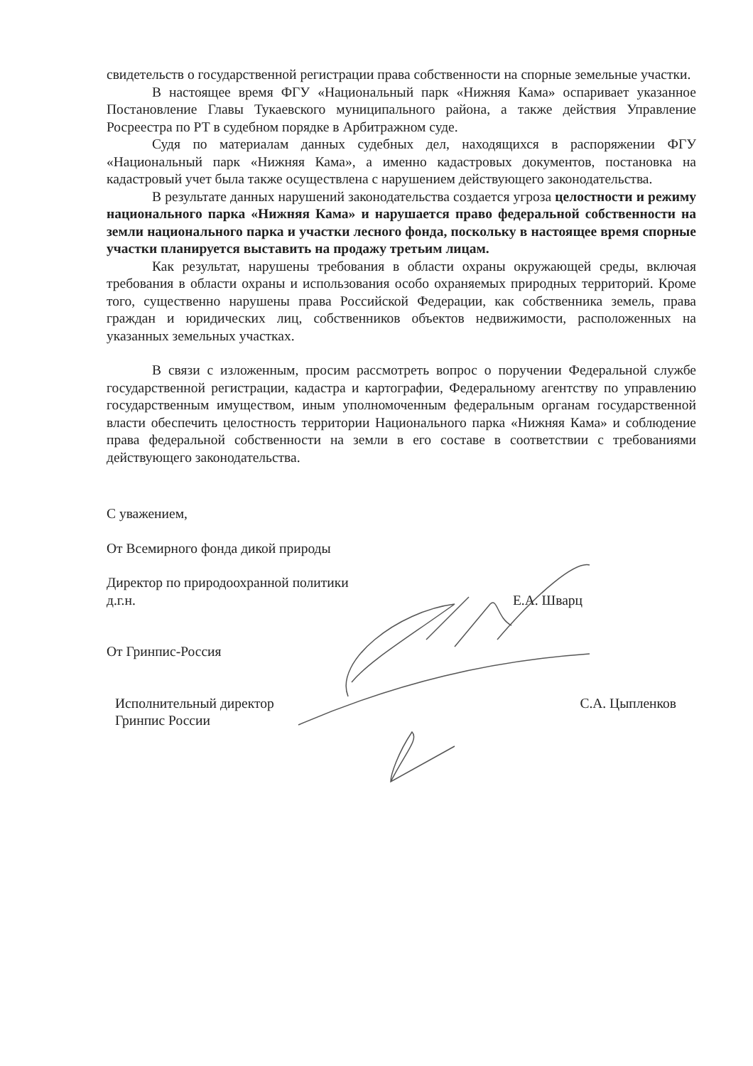свидетельств о государственной регистрации права собственности на спорные земельные участки.
В настоящее время ФГУ «Национальный парк «Нижняя Кама» оспаривает указанное Постановление Главы Тукаевского муниципального района, а также действия Управление Росреестра по РТ в судебном порядке в Арбитражном суде.
Судя по материалам данных судебных дел, находящихся в распоряжении ФГУ «Национальный парк «Нижняя Кама», а именно кадастровых документов, постановка на кадастровый учет была также осуществлена с нарушением действующего законодательства.
В результате данных нарушений законодательства создается угроза целостности и режиму национального парка «Нижняя Кама» и нарушается право федеральной собственности на земли национального парка и участки лесного фонда, поскольку в настоящее время спорные участки планируется выставить на продажу третьим лицам.
Как результат, нарушены требования в области охраны окружающей среды, включая требования в области охраны и использования особо охраняемых природных территорий. Кроме того, существенно нарушены права Российской Федерации, как собственника земель, права граждан и юридических лиц, собственников объектов недвижимости, расположенных на указанных земельных участках.
В связи с изложенным, просим рассмотреть вопрос о поручении Федеральной службе государственной регистрации, кадастра и картографии, Федеральному агентству по управлению государственным имуществом, иным уполномоченным федеральным органам государственной власти обеспечить целостность территории Национального парка «Нижняя Кама» и соблюдение права федеральной собственности на земли в его составе в соответствии с требованиями действующего законодательства.
С уважением,
От Всемирного фонда дикой природы
Директор по природоохранной политики
д.г.н. Е.А. Шварц
От Гринпис-Россия
Исполнительный директор
Гринпис России С.А. Цыпленков